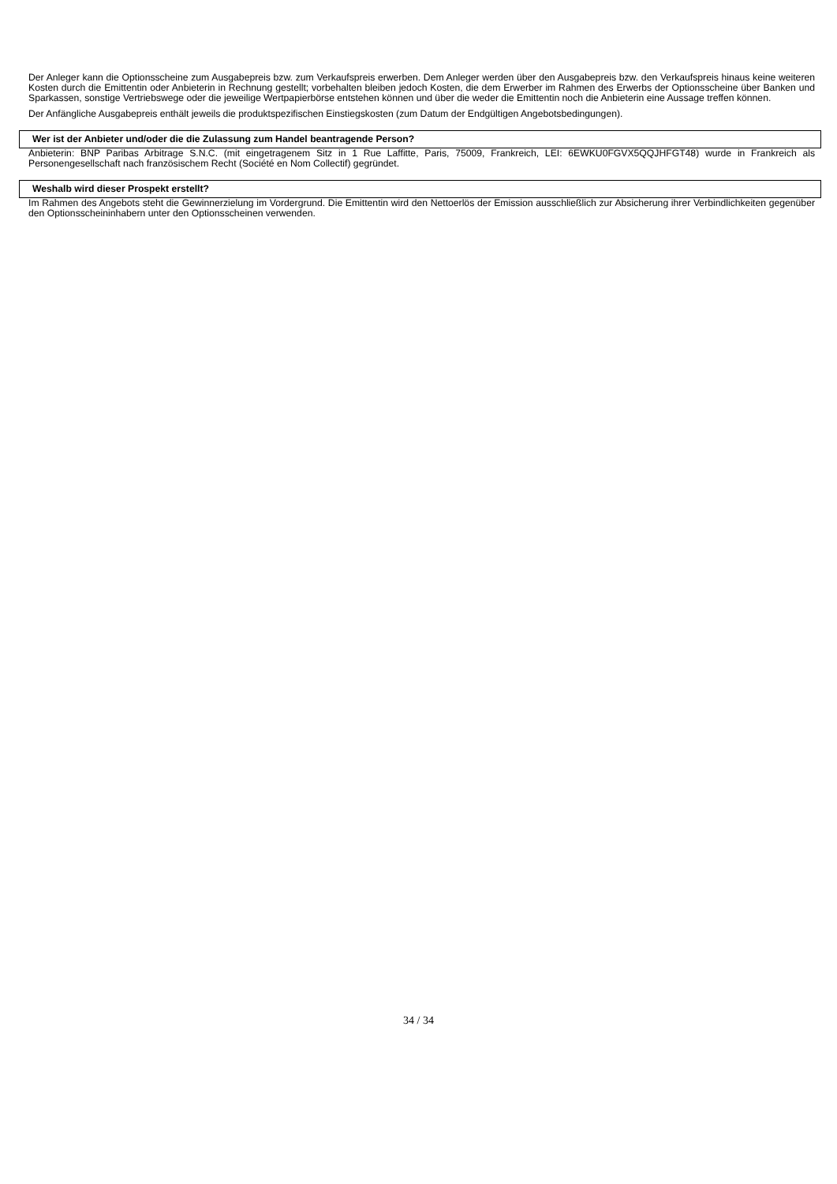Der Anleger kann die Optionsscheine zum Ausgabepreis bzw. zum Verkaufspreis erwerben. Dem Anleger werden über den Ausgabepreis bzw. den Verkaufspreis hinaus keine weiteren Kosten durch die Emittentin oder Anbieterin in Rechnung gestellt; vorbehalten bleiben jedoch Kosten, die dem Erwerber im Rahmen des Erwerbs der Optionsscheine über Banken und Sparkassen, sonstige Vertriebswege oder die jeweilige Wertpapierbörse entstehen können und über die weder die Emittentin noch die Anbieterin eine Aussage treffen können.
Der Anfängliche Ausgabepreis enthält jeweils die produktspezifischen Einstiegskosten (zum Datum der Endgültigen Angebotsbedingungen).
Wer ist der Anbieter und/oder die die Zulassung zum Handel beantragende Person?
Anbieterin: BNP Paribas Arbitrage S.N.C. (mit eingetragenem Sitz in 1 Rue Laffitte, Paris, 75009, Frankreich, LEI: 6EWKU0FGVX5QQJHFGT48) wurde in Frankreich als Personengesellschaft nach französischem Recht (Société en Nom Collectif) gegründet.
Weshalb wird dieser Prospekt erstellt?
Im Rahmen des Angebots steht die Gewinnerzielung im Vordergrund. Die Emittentin wird den Nettoerlös der Emission ausschließlich zur Absicherung ihrer Verbindlichkeiten gegenüber den Optionsscheininhabern unter den Optionsscheinen verwenden.
34 / 34